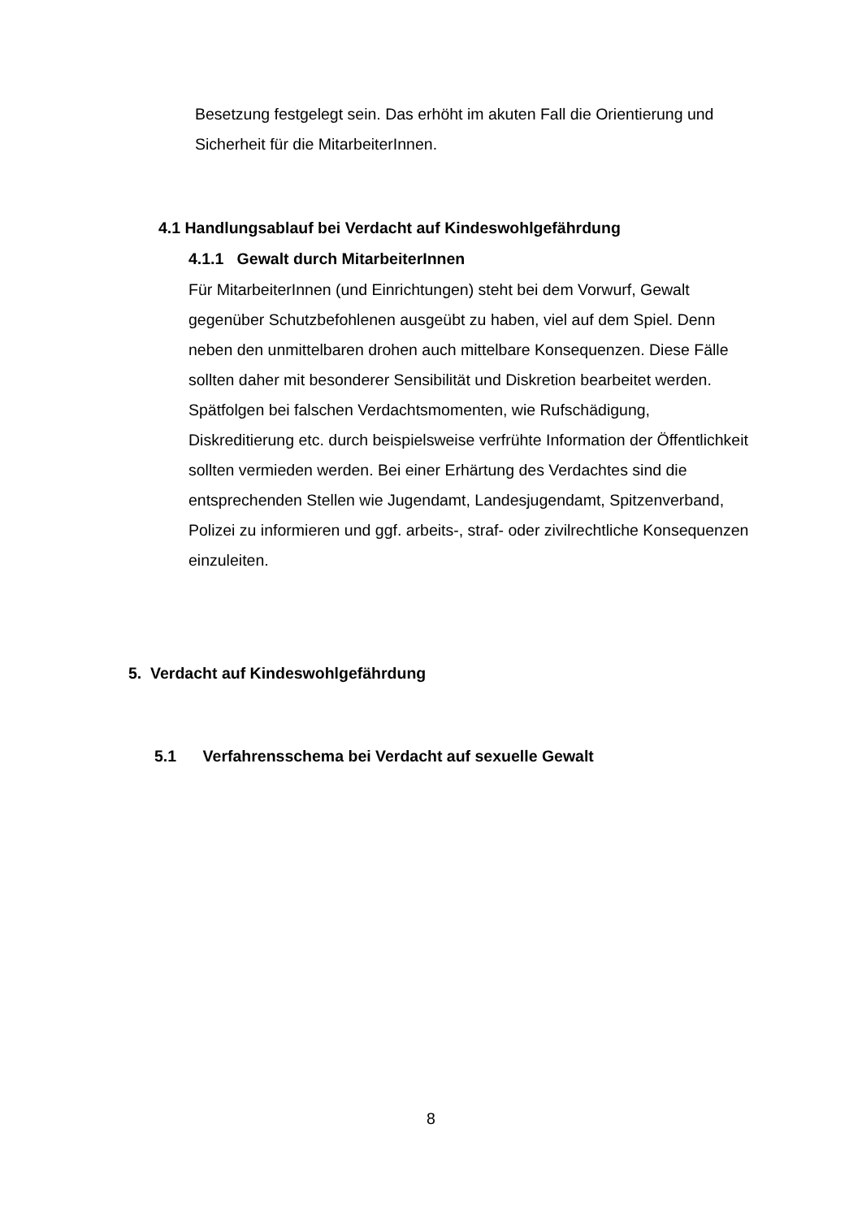Besetzung festgelegt sein. Das erhöht im akuten Fall die Orientierung und Sicherheit für die MitarbeiterInnen.
4.1 Handlungsablauf bei Verdacht auf Kindeswohlgefährdung
4.1.1 Gewalt durch MitarbeiterInnen
Für MitarbeiterInnen (und Einrichtungen) steht bei dem Vorwurf, Gewalt gegenüber Schutzbefohlenen ausgeübt zu haben, viel auf dem Spiel. Denn neben den unmittelbaren drohen auch mittelbare Konsequenzen. Diese Fälle sollten daher mit besonderer Sensibilität und Diskretion bearbeitet werden. Spätfolgen bei falschen Verdachtsmomenten, wie Rufschädigung, Diskreditierung etc. durch beispielsweise verfrühte Information der Öffentlichkeit sollten vermieden werden. Bei einer Erhärtung des Verdachtes sind die entsprechenden Stellen wie Jugendamt, Landesjugendamt, Spitzenverband, Polizei zu informieren und ggf. arbeits-, straf- oder zivilrechtliche Konsequenzen einzuleiten.
5. Verdacht auf Kindeswohlgefährdung
5.1 Verfahrensschema bei Verdacht auf sexuelle Gewalt
8